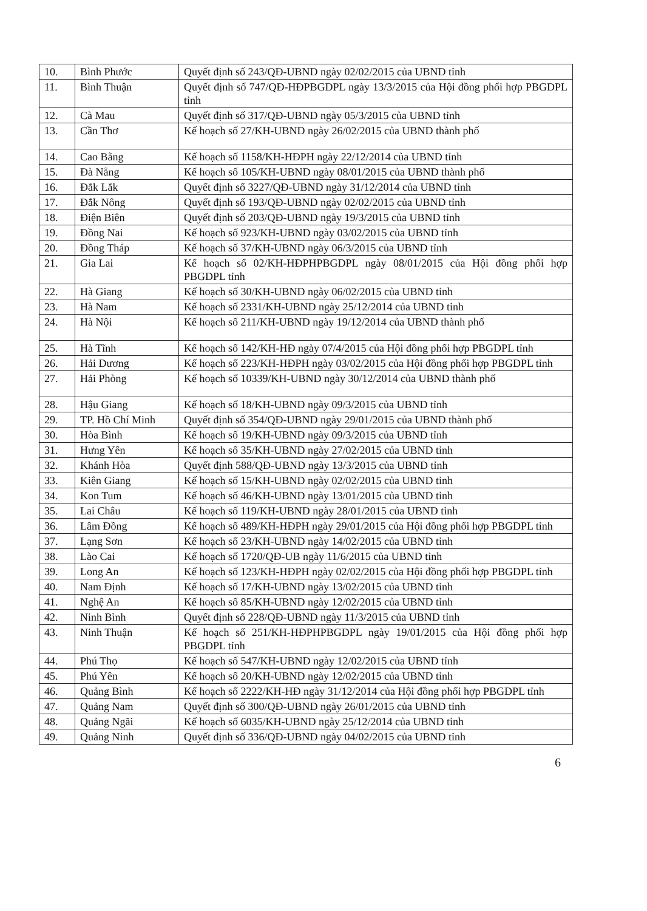| 10. | Bình Phước | Quyết định số 243/QĐ-UBND ngày 02/02/2015 của UBND tỉnh |
| 11. | Bình Thuận | Quyết định số 747/QĐ-HĐPBGDPL ngày 13/3/2015 của Hội đồng phối hợp PBGDPL tỉnh |
| 12. | Cà Mau | Quyết định số 317/QĐ-UBND ngày 05/3/2015 của UBND tỉnh |
| 13. | Cần Thơ | Kế hoạch số 27/KH-UBND ngày 26/02/2015 của UBND thành phố |
| 14. | Cao Bằng | Kế hoạch số 1158/KH-HĐPH ngày 22/12/2014 của UBND tỉnh |
| 15. | Đà Nẵng | Kế hoạch số 105/KH-UBND ngày 08/01/2015 của UBND thành phố |
| 16. | Đắk Lắk | Quyết định số 3227/QĐ-UBND ngày 31/12/2014 của UBND tỉnh |
| 17. | Đắk Nông | Quyết định số 193/QĐ-UBND ngày 02/02/2015 của UBND tỉnh |
| 18. | Điện Biên | Quyết định số 203/QĐ-UBND ngày 19/3/2015 của UBND tỉnh |
| 19. | Đồng Nai | Kế hoạch số 923/KH-UBND ngày 03/02/2015 của UBND tỉnh |
| 20. | Đồng Tháp | Kế hoạch số 37/KH-UBND ngày 06/3/2015 của UBND tỉnh |
| 21. | Gia Lai | Kế hoạch số 02/KH-HĐPHPBGDPL ngày 08/01/2015 của Hội đồng phối hợp PBGDPL tỉnh |
| 22. | Hà Giang | Kế hoạch số 30/KH-UBND ngày 06/02/2015 của UBND tỉnh |
| 23. | Hà Nam | Kế hoạch số 2331/KH-UBND ngày 25/12/2014 của UBND tỉnh |
| 24. | Hà Nội | Kế hoạch số 211/KH-UBND ngày 19/12/2014 của UBND thành phố |
| 25. | Hà Tĩnh | Kế hoạch số 142/KH-HĐ ngày 07/4/2015 của Hội đồng phối hợp PBGDPL tỉnh |
| 26. | Hải Dương | Kế hoạch số 223/KH-HĐPH ngày 03/02/2015 của Hội đồng phối hợp PBGDPL tỉnh |
| 27. | Hải Phòng | Kế hoạch số 10339/KH-UBND ngày 30/12/2014 của UBND thành phố |
| 28. | Hậu Giang | Kế hoạch số 18/KH-UBND ngày 09/3/2015 của UBND tỉnh |
| 29. | TP. Hồ Chí Minh | Quyết định số 354/QĐ-UBND ngày 29/01/2015 của UBND thành phố |
| 30. | Hòa Bình | Kế hoạch số 19/KH-UBND ngày 09/3/2015 của UBND tỉnh |
| 31. | Hưng Yên | Kế hoạch số 35/KH-UBND ngày 27/02/2015 của UBND tỉnh |
| 32. | Khánh Hòa | Quyết định 588/QĐ-UBND ngày 13/3/2015 của UBND tỉnh |
| 33. | Kiên Giang | Kế hoạch số 15/KH-UBND ngày 02/02/2015 của UBND tỉnh |
| 34. | Kon Tum | Kế hoạch số 46/KH-UBND ngày 13/01/2015 của UBND tỉnh |
| 35. | Lai Châu | Kế hoạch số 119/KH-UBND ngày 28/01/2015 của UBND tỉnh |
| 36. | Lâm Đồng | Kế hoạch số 489/KH-HĐPH ngày 29/01/2015 của Hội đồng phối hợp PBGDPL tỉnh |
| 37. | Lạng Sơn | Kế hoạch số 23/KH-UBND ngày 14/02/2015 của UBND tỉnh |
| 38. | Lào Cai | Kế hoạch số 1720/QĐ-UB ngày 11/6/2015 của UBND tỉnh |
| 39. | Long An | Kế hoạch số 123/KH-HĐPH ngày 02/02/2015 của Hội đồng phối hợp PBGDPL tỉnh |
| 40. | Nam Định | Kế hoạch số 17/KH-UBND ngày 13/02/2015 của UBND tỉnh |
| 41. | Nghệ An | Kế hoạch số 85/KH-UBND ngày 12/02/2015 của UBND tỉnh |
| 42. | Ninh Bình | Quyết định số 228/QĐ-UBND ngày 11/3/2015 của UBND tỉnh |
| 43. | Ninh Thuận | Kế hoạch số 251/KH-HĐPHPBGDPL ngày 19/01/2015 của Hội đồng phối hợp PBGDPL tỉnh |
| 44. | Phú Thọ | Kế hoạch số 547/KH-UBND ngày 12/02/2015 của UBND tỉnh |
| 45. | Phú Yên | Kế hoạch số 20/KH-UBND ngày 12/02/2015 của UBND tỉnh |
| 46. | Quảng Bình | Kế hoạch số 2222/KH-HĐ ngày 31/12/2014 của Hội đồng phối hợp PBGDPL tỉnh |
| 47. | Quảng Nam | Quyết định số 300/QĐ-UBND ngày 26/01/2015 của UBND tỉnh |
| 48. | Quảng Ngãi | Kế hoạch số 6035/KH-UBND ngày 25/12/2014 của UBND tỉnh |
| 49. | Quảng Ninh | Quyết định số 336/QĐ-UBND ngày 04/02/2015 của UBND tỉnh |
6